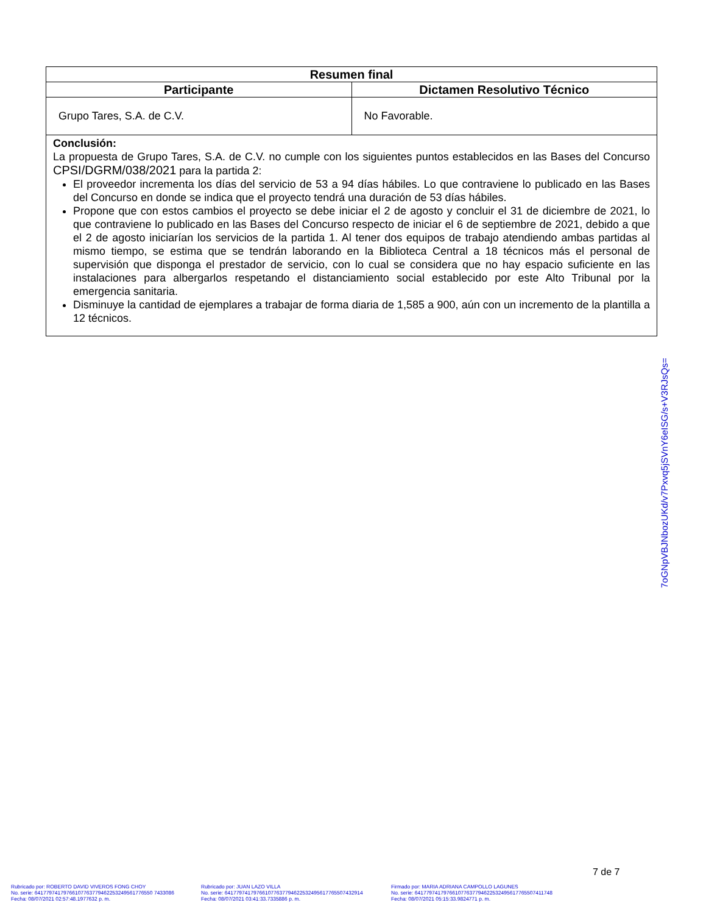| Resumen final | |
| --- | --- |
| Participante | Dictamen Resolutivo Técnico |
| Grupo Tares, S.A. de C.V. | No Favorable. |
| Conclusión: La propuesta de Grupo Tares, S.A. de C.V. no cumple con los siguientes puntos establecidos en las Bases del Concurso CPSI/DGRM/038/2021 para la partida 2: El proveedor incrementa los días del servicio de 53 a 94 días hábiles. Lo que contraviene lo publicado en las Bases del Concurso en donde se indica que el proyecto tendrá una duración de 53 días hábiles. Propone que con estos cambios el proyecto se debe iniciar el 2 de agosto y concluir el 31 de diciembre de 2021, lo que contraviene lo publicado en las Bases del Concurso respecto de iniciar el 6 de septiembre de 2021, debido a que el 2 de agosto iniciarían los servicios de la partida 1. Al tener dos equipos de trabajo atendiendo ambas partidas al mismo tiempo, se estima que se tendrán laborando en la Biblioteca Central a 18 técnicos más el personal de supervisión que disponga el prestador de servicio, con lo cual se considera que no hay espacio suficiente en las instalaciones para albergarlos respetando el distanciamiento social establecido por este Alto Tribunal por la emergencia sanitaria. Disminuye la cantidad de ejemplares a trabajar de forma diaria de 1,585 a 900, aún con un incremento de la plantilla a 12 técnicos. | |
7oGNpVBJNbozUKd/v7Pxvq5jSVnY6eISG/s+V3RJsQs=
7 de 7
Rubricado por: ROBERTO DAVID VIVEROS FONG CHOY
No. serie: 64177974179766107763779462253249561776550 7433086
Fecha: 08/07/2021 02:57:48.1977632 p. m.
Rubricado por: JUAN LAZO VILLA
No. serie: 641779741797661077637794622532495617765507432914
Fecha: 08/07/2021 03:41:33.7335886 p. m.
Firmado por: MARIA ADRIANA CAMPOLLO LAGUNES
No. serie: 641779741797661077637794622532495617765507411748
Fecha: 08/07/2021 05:15:33.9824771 p. m.